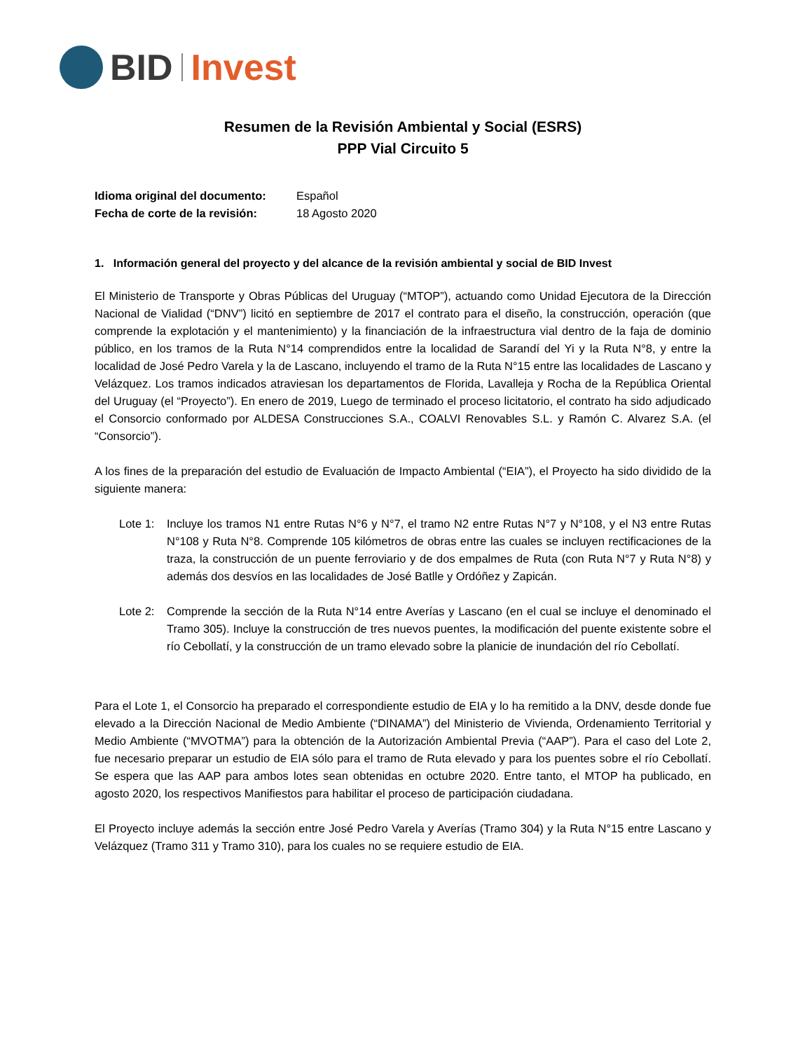BID Invest
Resumen de la Revisión Ambiental y Social (ESRS)
PPP Vial Circuito 5
| Idioma original del documento: | Español |
| Fecha de corte de la revisión: | 18 Agosto 2020 |
1. Información general del proyecto y del alcance de la revisión ambiental y social de BID Invest
El Ministerio de Transporte y Obras Públicas del Uruguay (“MTOP”), actuando como Unidad Ejecutora de la Dirección Nacional de Vialidad (“DNV”) licitó en septiembre de 2017 el contrato para el diseño, la construcción, operación (que comprende la explotación y el mantenimiento) y la financiación de la infraestructura vial dentro de la faja de dominio público, en los tramos de la Ruta N°14 comprendidos entre la localidad de Sarandí del Yi y la Ruta N°8, y entre la localidad de José Pedro Varela y la de Lascano, incluyendo el tramo de la Ruta N°15 entre las localidades de Lascano y Velázquez. Los tramos indicados atraviesan los departamentos de Florida, Lavalleja y Rocha de la República Oriental del Uruguay (el “Proyecto”). En enero de 2019, Luego de terminado el proceso licitatorio, el contrato ha sido adjudicado el Consorcio conformado por ALDESA Construcciones S.A., COALVI Renovables S.L. y Ramón C. Alvarez S.A. (el “Consorcio”).
A los fines de la preparación del estudio de Evaluación de Impacto Ambiental (“EIA”), el Proyecto ha sido dividido de la siguiente manera:
Lote 1:
Incluye los tramos N1 entre Rutas N°6 y N°7, el tramo N2 entre Rutas N°7 y N°108, y el N3 entre Rutas N°108 y Ruta N°8. Comprende 105 kilómetros de obras entre las cuales se incluyen rectificaciones de la traza, la construcción de un puente ferroviario y de dos empalmes de Ruta (con Ruta N°7 y Ruta N°8) y además dos desvíos en las localidades de José Batlle y Ordóñez y Zapicán.
Lote 2:
Comprende la sección de la Ruta N°14 entre Averías y Lascano (en el cual se incluye el denominado el Tramo 305). Incluye la construcción de tres nuevos puentes, la modificación del puente existente sobre el río Cebollatí, y la construcción de un tramo elevado sobre la planicie de inundación del río Cebollatí.
Para el Lote 1, el Consorcio ha preparado el correspondiente estudio de EIA y lo ha remitido a la DNV, desde donde fue elevado a la Dirección Nacional de Medio Ambiente (“DINAMA”) del Ministerio de Vivienda, Ordenamiento Territorial y Medio Ambiente (“MVOTMA”) para la obtención de la Autorización Ambiental Previa (“AAP”). Para el caso del Lote 2, fue necesario preparar un estudio de EIA sólo para el tramo de Ruta elevado y para los puentes sobre el río Cebollatí. Se espera que las AAP para ambos lotes sean obtenidas en octubre 2020. Entre tanto, el MTOP ha publicado, en agosto 2020, los respectivos Manifiestos para habilitar el proceso de participación ciudadana.
El Proyecto incluye además la sección entre José Pedro Varela y Averías (Tramo 304) y la Ruta N°15 entre Lascano y Velázquez (Tramo 311 y Tramo 310), para los cuales no se requiere estudio de EIA.